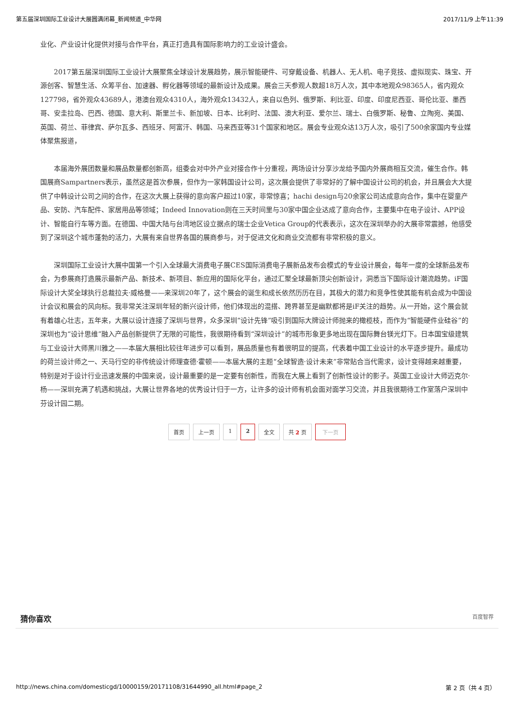第五届深圳国际工业设计大展圆满闭幕_新闻频道_中华网 2017/11/9 上午11:39
业化、产业设计化提供对接与合作平台，真正打造具有国际影响力的工业设计盛会。
2017第五届深圳国际工业设计大展聚焦全球设计发展趋势，展示智能硬件、可穿戴设备、机器人、无人机、电子竞技、虚拟现实、珠宝、开源创客、智慧生活、众筹平台、加速器、孵化器等领域的最新设计及成果。展会三天参观人数超18万人次，其中本地观众98365人，省内观众127798，省外观众43689人，港澳台观众4310人，海外观众13432人，来自以色列、俄罗斯、利比亚、印度、印度尼西亚、哥伦比亚、墨西哥、安圭拉岛、巴西、德国、意大利、斯里兰卡、新加坡、日本、比利时、法国、澳大利亚、爱尔兰、瑞士、白俄罗斯、秘鲁、立陶宛、美国、英国、荷兰、菲律宾、萨尔瓦多、西班牙、阿富汗、韩国、马来西亚等31个国家和地区。展会专业观众达13万人次，吸引了500余家国内专业媒体聚焦报道，
本届海外展团数量和展品数量都创新高，组委会对中外产业对接合作十分重视，两场设计分享沙龙给予国内外展商相互交流，催生合作。韩国展商Sampartners表示，虽然这是首次参展，但作为一家韩国设计公司，这次展会提供了非常好的了解中国设计公司的机会，并且展会大大提供了中韩设计公司之间的合作，在这次大展上获得的意向客户超过10家，非常惊喜；hachi design与20余家公司达成意向合作，集中在婴童产品、安防、汽车配件、家居用品等领域；Indeed Innovation则在三天时间里与30家中国企业达成了意向合作，主要集中在电子设计、APP设计、智能自行车等方面。在德国、中国大陆与台湾地区设立据点的瑞士企业Vetica Group的代表表示，这次在深圳举办的大展非常震撼，他感受到了深圳这个城市蓬勃的活力，大展有来自世界各国的展商参与，对于促进文化和商业交流都有非常积极的意义。
深圳国际工业设计大展中国第一个引入全球最大消费电子展CES国际消费电子展新品发布会模式的专业设计展会，每年一度的全球新品发布会，为参展商打造展示最新产品、新技术、新项目、新应用的国际化平台，通过汇聚全球最新顶尖创新设计，洞悉当下国际设计潮流趋势。iF国际设计大奖全球执行总裁拉夫·威格曼——来深圳20年了，这个展会的诞生和成长依然历历在目，其极大的潜力和竞争性使其能有机会成为中国设计会议和展会的风向标。我非常关注深圳年轻的新兴设计师，他们体现出的混搭、跨界甚至是幽默都将是iF关注的趋势。从一开始，这个展会就有着雄心壮志，五年来，大展以设计连接了深圳与世界，众多深圳“设计先锋”吸引到国际大牌设计师抛来的橄榄枝，而作为“智能硬件业硅谷”的深圳也为“设计思维”融入产品创新提供了无限的可能性，我很期待看到“深圳设计”的城市形象更多地出现在国际舞台镁光灯下。日本国宝级建筑与工业设计大师黑川雅之——本届大展相比较往年进步可以看到，展品质量也有着很明显的提高，代表着中国工业设计的水平逐步提升。最成功的荷兰设计师之一、天马行空的非传统设计师理查德·霍顿——本届大展的主题“全球智造·设计未来”非常贴合当代需求，设计变得越来越重要，特别是对于设计行业迅速发展的中国来说，设计最重要的是一定要有创新性，而我在大展上看到了创新性设计的影子。英国工业设计大师迈克尔·杨——深圳充满了机遇和挑战，大展让世界各地的优秀设计归于一方，让许多的设计师有机会面对面学习交流，并且我很期待工作室落户深圳中芬设计园二期。
首页 上一页 1 2 全文 共 2 页 下一页
猜你喜欢 百度智荐
http://news.china.com/domesticgd/10000159/20171108/31644990_all.html#page_2 第 2 页（共 4 页）